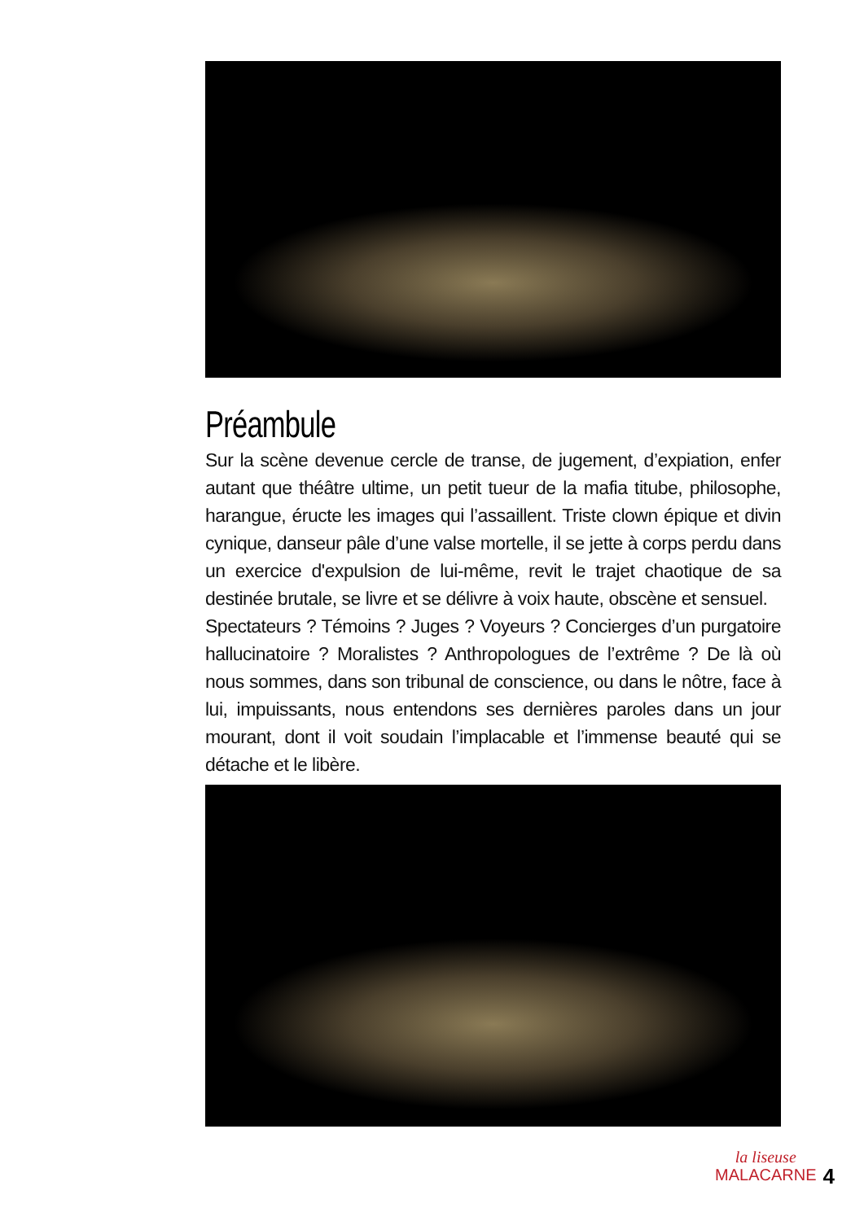Préambule
Sur la scène devenue cercle de transe, de jugement, d’expiation, enfer autant que théâtre ultime, un petit tueur de la mafia titube, philosophe, harangue, éructe les images qui l’assaillent. Triste clown épique et divin cynique, danseur pâle d’une valse mortelle, il se jette à corps perdu dans un exercice d'expulsion de lui-même, revit le trajet chaotique de sa destinée brutale, se livre et se délivre à voix haute, obscène et sensuel.
Spectateurs ? Témoins ? Juges ? Voyeurs ? Concierges d’un purgatoire hallucinatoire ? Moralistes ? Anthropologues de l’extrême ? De là où nous sommes, dans son tribunal de conscience, ou dans le nôtre, face à lui, impuissants, nous entendons ses dernières paroles dans un jour mourant, dont il voit soudain l’implacable et l’immense beauté qui se détache et le libère.
la liseuse
MALACARNE 4